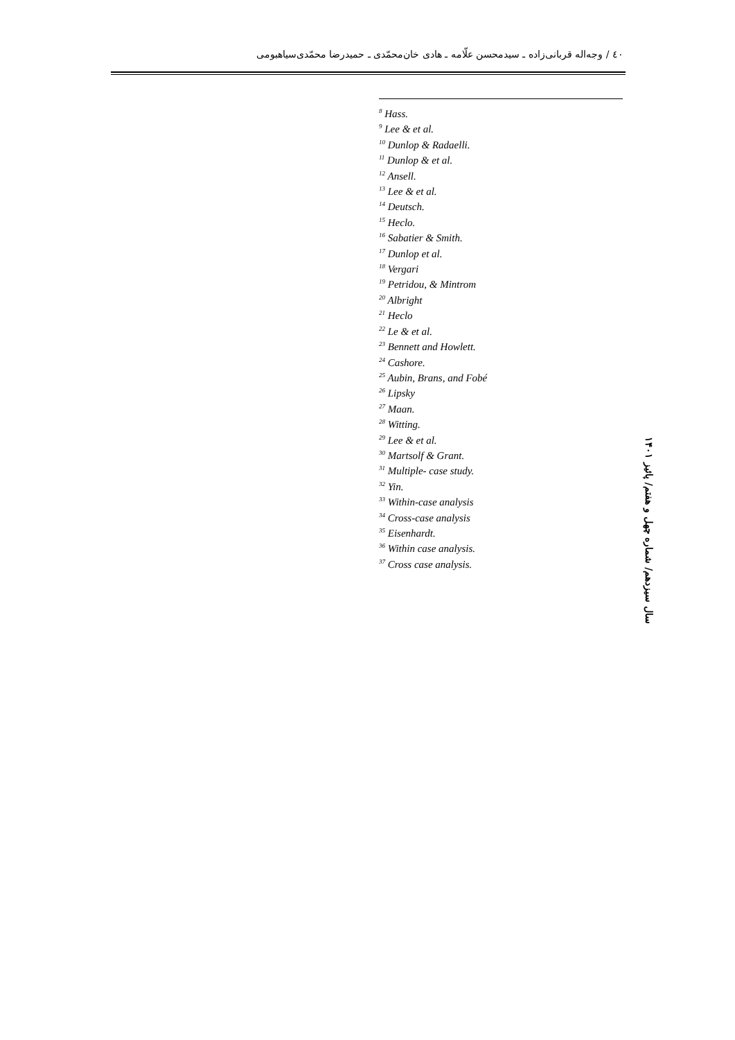٤٠ / وجه‌اله قربانی‌زاده ـ سیدمحسن علّامه ـ هادی خان‌محمّدی ـ حمیدرضا محمّدی‌سیاهبومی
<sup>8</sup> Hass.
<sup>9</sup> Lee & et al.
<sup>10</sup> Dunlop & Radaelli.
<sup>11</sup> Dunlop & et al.
<sup>12</sup> Ansell.
<sup>13</sup> Lee & et al.
<sup>14</sup> Deutsch.
<sup>15</sup> Heclo.
<sup>16</sup> Sabatier & Smith.
<sup>17</sup> Dunlop et al.
<sup>18</sup> Vergari
<sup>19</sup> Petridou, & Mintrom
<sup>20</sup> Albright
<sup>21</sup> Heclo
<sup>22</sup> Le & et al.
<sup>23</sup> Bennett and Howlett.
<sup>24</sup> Cashore.
<sup>25</sup> Aubin, Brans, and Fobé
<sup>26</sup> Lipsky
<sup>27</sup> Maan.
<sup>28</sup> Witting.
<sup>29</sup> Lee & et al.
<sup>30</sup> Martsolf & Grant.
<sup>31</sup> Multiple- case study.
<sup>32</sup> Yin.
<sup>33</sup> Within-case analysis
<sup>34</sup> Cross-case analysis
<sup>35</sup> Eisenhardt.
<sup>36</sup> Within case analysis.
<sup>37</sup> Cross case analysis.
سال سیزدهم/ شماره چهل و هفتم/ پائیز ۱۴۰۱